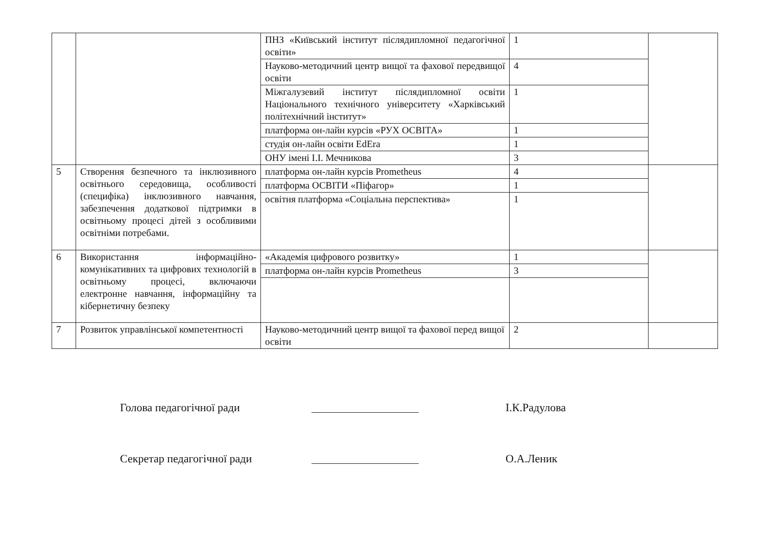| | | ПНЗ «Київський інститут післядипломної педагогічної освіти» | 1 | |
| | | Науково-методичний центр вищої та фахової передвищої освіти | 4 | |
| | | Міжгалузевий інститут післядипломної освіти Національного технічного університету «Харківський політехнічний інститут» | 1 | |
| | | платформа он-лайн курсів «РУХ ОСВІТА» | 1 | |
| | | студія он-лайн освіти EdEra | 1 | |
| | | ОНУ імені І.І. Мечникова | 3 | |
| 5 | Створення безпечного та інклюзивного освітнього середовища, особливості (специфіка) інклюзивного навчання, забезпечення додаткової підтримки в освітньому процесі дітей з особливими освітніми потребами. | платформа он-лайн курсів Prometheus | 4 | |
| | | платформа ОСВІТИ «Піфагор» | 1 | |
| | | освітня платформа «Соціальна перспектива» | 1 | |
| 6 | Використання інформаційно-комунікативних та цифрових технологій в освітньому процесі, включаючи електронне навчання, інформаційну та кібернетичну безпеку | «Академія цифрового розвитку» | 1 | |
| | | платформа он-лайн курсів Prometheus | 3 | |
| 7 | Розвиток управлінської компетентності | Науково-методичний центр вищої та фахової перед вищої освіти | 2 | |
Голова педагогічної ради І.К.Радулова
Секретар педагогічної ради О.А.Леник